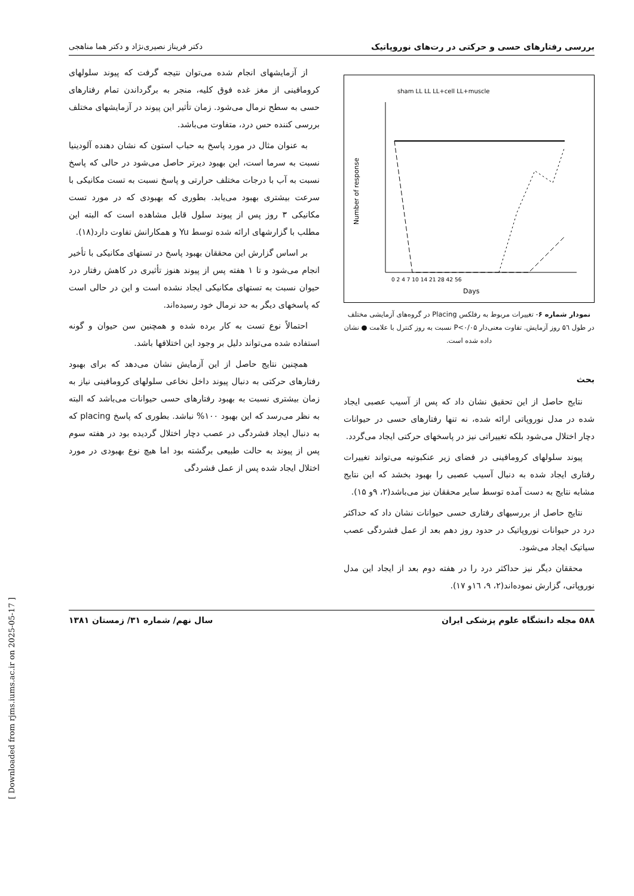بررسی رفتارهای حسی و حرکتی در رت‌های نوروپاتیک دکتر فریناز نصیری‌نژاد و دکتر هما مناهجی
sham LL LL LL+cell LL+muscle
Days
Number of response
0 2 4 7 10 14 21 28 42 56
نمودار شماره ۶- تغییرات مربوط به رفلکس Placing در گروه‌های آزمایشی مختلف در طول ۵٦ روز آزمایش. تفاوت معنی‌دار P<۰/۰۵ نسبت به روز کنترل با علامت ● نشان داده شده است.
بحث
نتایج حاصل از این تحقیق نشان داد که پس از آسیب عصبی ایجاد شده در مدل نوروپاتی ارائه شده، نه تنها رفتارهای حسی در حیوانات دچار اختلال می‌شود بلکه تغییراتی نیز در پاسخهای حرکتی ایجاد می‌گردد.
پیوند سلولهای کرومافینی در فضای زیر عنکبوتیه می‌تواند تغییرات رفتاری ایجاد شده به دنبال آسیب عصبی را بهبود بخشد که این نتایج مشابه نتایج به دست آمده توسط سایر محققان نیز می‌باشد(۲، ۹و ۱۵).
نتایج حاصل از بررسیهای رفتاری حسی حیوانات نشان داد که حداکثر درد در حیوانات نوروپاتیک در حدود روز دهم بعد از عمل فشردگی عصب سیاتیک ایجاد می‌شود.
محققان دیگر نیز حداکثر درد را در هفته دوم بعد از ایجاد این مدل نوروپاتی، گزارش نموده‌اند(۲، ۹، ١٦و ۱۷).
از آزمایشهای انجام شده می‌توان نتیجه گرفت که پیوند سلولهای کرومافینی از مغز غده فوق کلیه، منجر به برگرداندن تمام رفتارهای حسی به سطح نرمال می‌شود. زمان تأثیر این پیوند در آزمایشهای مختلف بررسی کننده حس درد، متفاوت می‌باشد.
به عنوان مثال در مورد پاسخ به حباب استون که نشان دهنده آلودینیا نسبت به سرما است، این بهبود دیرتر حاصل می‌شود در حالی که پاسخ نسبت به آب با درجات مختلف حرارتی و پاسخ نسبت به تست مکانیکی با سرعت بیشتری بهبود می‌یابد. بطوری که بهبودی که در مورد تست مکانیکی ۳ روز پس از پیوند سلول قابل مشاهده است که البته این مطلب با گزارشهای ارائه شده توسط Yu و همکارانش تفاوت دارد(۱۸).
بر اساس گزارش این محققان بهبود پاسخ در تستهای مکانیکی با تأخیر انجام می‌شود و تا ۱ هفته پس از پیوند هنوز تأثیری در کاهش رفتار درد حیوان نسبت به تستهای مکانیکی ایجاد نشده است و این در حالی است که پاسخهای دیگر به حد نرمال خود رسیده‌اند.
احتمالاً نوع تست به کار برده شده و همچنین سن حیوان و گونه استفاده شده می‌تواند دلیل بر وجود این اختلافها باشد.
همچنین نتایج حاصل از این آزمایش نشان می‌دهد که برای بهبود رفتارهای حرکتی به دنبال پیوند داخل نخاعی سلولهای کرومافینی نیاز به زمان بیشتری نسبت به بهبود رفتارهای حسی حیوانات می‌باشد که البته به نظر می‌رسد که این بهبود ۱۰۰% نباشد. بطوری که پاسخ placing که به دنبال ایجاد فشردگی در عصب دچار اختلال گردیده بود در هفته سوم پس از پیوند به حالت طبیعی برگشته بود اما هیچ نوع بهبودی در مورد اختلال ایجاد شده پس از عمل فشردگی
۵۸۸ مجله دانشگاه علوم پزشکی ایران سال نهم/ شماره ۳۱/ زمستان ۱۳۸۱
[ Downloaded from rjms.iums.ac.ir on 2025-05-17 ]